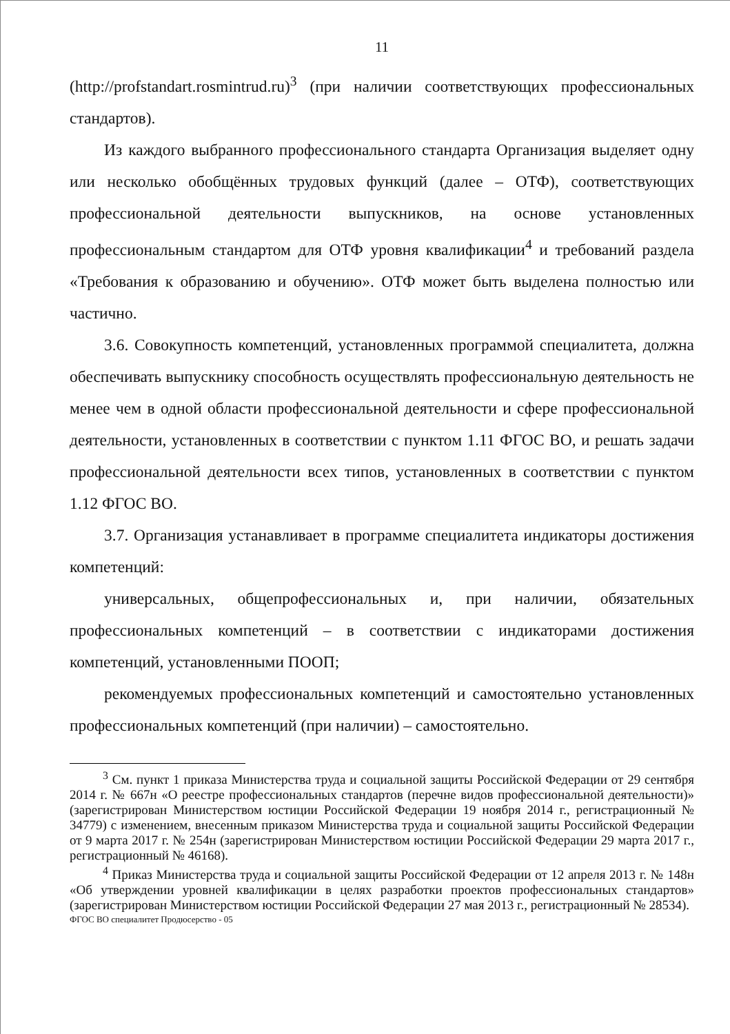11
(http://profstandart.rosmintrud.ru)<sup>3</sup> (при наличии соответствующих профессиональных стандартов).
Из каждого выбранного профессионального стандарта Организация выделяет одну или несколько обобщённых трудовых функций (далее – ОТФ), соответствующих профессиональной деятельности выпускников, на основе установленных профессиональным стандартом для ОТФ уровня квалификации<sup>4</sup> и требований раздела «Требования к образованию и обучению». ОТФ может быть выделена полностью или частично.
3.6. Совокупность компетенций, установленных программой специалитета, должна обеспечивать выпускнику способность осуществлять профессиональную деятельность не менее чем в одной области профессиональной деятельности и сфере профессиональной деятельности, установленных в соответствии с пунктом 1.11 ФГОС ВО, и решать задачи профессиональной деятельности всех типов, установленных в соответствии с пунктом 1.12 ФГОС ВО.
3.7. Организация устанавливает в программе специалитета индикаторы достижения компетенций:
универсальных, общепрофессиональных и, при наличии, обязательных профессиональных компетенций – в соответствии с индикаторами достижения компетенций, установленными ПООП;
рекомендуемых профессиональных компетенций и самостоятельно установленных профессиональных компетенций (при наличии) – самостоятельно.
<sup>3</sup> См. пункт 1 приказа Министерства труда и социальной защиты Российской Федерации от 29 сентября 2014 г. № 667н «О реестре профессиональных стандартов (перечне видов профессиональной деятельности)» (зарегистрирован Министерством юстиции Российской Федерации 19 ноября 2014 г., регистрационный № 34779) с изменением, внесенным приказом Министерства труда и социальной защиты Российской Федерации от 9 марта 2017 г. № 254н (зарегистрирован Министерством юстиции Российской Федерации 29 марта 2017 г., регистрационный № 46168).
<sup>4</sup> Приказ Министерства труда и социальной защиты Российской Федерации от 12 апреля 2013 г. № 148н «Об утверждении уровней квалификации в целях разработки проектов профессиональных стандартов» (зарегистрирован Министерством юстиции Российской Федерации 27 мая 2013 г., регистрационный № 28534).
ФГОС ВО специалитет Продюсерство - 05